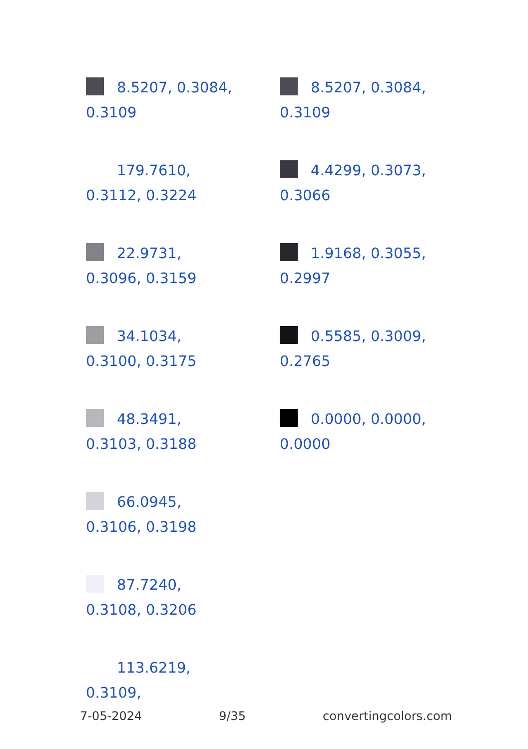8.5207, 0.3084, 0.3109
179.7610, 0.3112, 0.3224
22.9731, 0.3096, 0.3159
34.1034, 0.3100, 0.3175
48.3491, 0.3103, 0.3188
66.0945, 0.3106, 0.3198
87.7240, 0.3108, 0.3206
113.6219, 0.3109,
8.5207, 0.3084, 0.3109
4.4299, 0.3073, 0.3066
1.9168, 0.3055, 0.2997
0.5585, 0.3009, 0.2765
0.0000, 0.0000, 0.0000
7-05-2024 9/35 convertingcolors.com